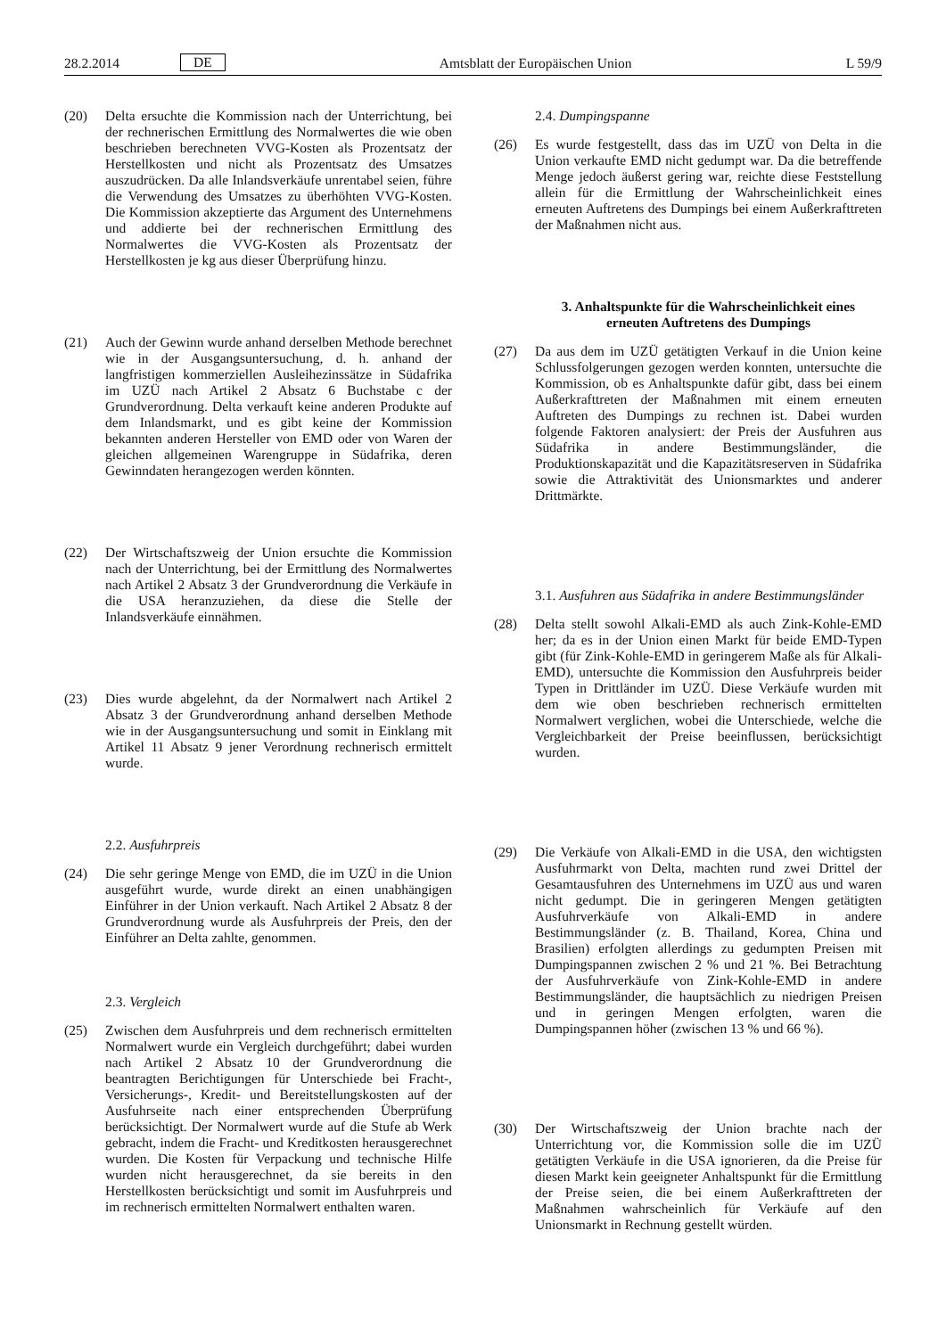28.2.2014 DE Amtsblatt der Europäischen Union L 59/9
(20) Delta ersuchte die Kommission nach der Unterrichtung, bei der rechnerischen Ermittlung des Normalwertes die wie oben beschrieben berechneten VVG-Kosten als Prozentsatz der Herstellkosten und nicht als Prozentsatz des Umsatzes auszudrücken. Da alle Inlandsverkäufe unrentabel seien, führe die Verwendung des Umsatzes zu überhöhten VVG-Kosten. Die Kommission akzeptierte das Argument des Unternehmens und addierte bei der rechnerischen Ermittlung des Normalwertes die VVG-Kosten als Prozentsatz der Herstellkosten je kg aus dieser Überprüfung hinzu.
(21) Auch der Gewinn wurde anhand derselben Methode berechnet wie in der Ausgangsuntersuchung, d. h. anhand der langfristigen kommerziellen Ausleihezinssätze in Südafrika im UZÜ nach Artikel 2 Absatz 6 Buchstabe c der Grundverordnung. Delta verkauft keine anderen Produkte auf dem Inlandsmarkt, und es gibt keine der Kommission bekannten anderen Hersteller von EMD oder von Waren der gleichen allgemeinen Warengruppe in Südafrika, deren Gewinndaten herangezogen werden könnten.
(22) Der Wirtschaftszweig der Union ersuchte die Kommission nach der Unterrichtung, bei der Ermittlung des Normalwertes nach Artikel 2 Absatz 3 der Grundverordnung die Verkäufe in die USA heranzuziehen, da diese die Stelle der Inlandsverkäufe einnähmen.
(23) Dies wurde abgelehnt, da der Normalwert nach Artikel 2 Absatz 3 der Grundverordnung anhand derselben Methode wie in der Ausgangsuntersuchung und somit in Einklang mit Artikel 11 Absatz 9 jener Verordnung rechnerisch ermittelt wurde.
2.2. Ausfuhrpreis
(24) Die sehr geringe Menge von EMD, die im UZÜ in die Union ausgeführt wurde, wurde direkt an einen unabhängigen Einführer in der Union verkauft. Nach Artikel 2 Absatz 8 der Grundverordnung wurde als Ausfuhrpreis der Preis, den der Einführer an Delta zahlte, genommen.
2.3. Vergleich
(25) Zwischen dem Ausfuhrpreis und dem rechnerisch ermittelten Normalwert wurde ein Vergleich durchgeführt; dabei wurden nach Artikel 2 Absatz 10 der Grundverordnung die beantragten Berichtigungen für Unterschiede bei Fracht-, Versicherungs-, Kredit- und Bereitstellungskosten auf der Ausfuhrseite nach einer entsprechenden Überprüfung berücksichtigt. Der Normalwert wurde auf die Stufe ab Werk gebracht, indem die Fracht- und Kreditkosten herausgerechnet wurden. Die Kosten für Verpackung und technische Hilfe wurden nicht herausgerechnet, da sie bereits in den Herstellkosten berücksichtigt und somit im Ausfuhrpreis und im rechnerisch ermittelten Normalwert enthalten waren.
2.4. Dumpingspanne
(26) Es wurde festgestellt, dass das im UZÜ von Delta in die Union verkaufte EMD nicht gedumpt war. Da die betreffende Menge jedoch äußerst gering war, reichte diese Feststellung allein für die Ermittlung der Wahrscheinlichkeit eines erneuten Auftretens des Dumpings bei einem Außerkrafttreten der Maßnahmen nicht aus.
3. Anhaltspunkte für die Wahrscheinlichkeit eines erneuten Auftretens des Dumpings
(27) Da aus dem im UZÜ getätigten Verkauf in die Union keine Schlussfolgerungen gezogen werden konnten, untersuchte die Kommission, ob es Anhaltspunkte dafür gibt, dass bei einem Außerkrafttreten der Maßnahmen mit einem erneuten Auftreten des Dumpings zu rechnen ist. Dabei wurden folgende Faktoren analysiert: der Preis der Ausfuhren aus Südafrika in andere Bestimmungsländer, die Produktionskapazität und die Kapazitätsreserven in Südafrika sowie die Attraktivität des Unionsmarktes und anderer Drittmärkte.
3.1. Ausfuhren aus Südafrika in andere Bestimmungsländer
(28) Delta stellt sowohl Alkali-EMD als auch Zink-Kohle-EMD her; da es in der Union einen Markt für beide EMD-Typen gibt (für Zink-Kohle-EMD in geringerem Maße als für Alkali-EMD), untersuchte die Kommission den Ausfuhrpreis beider Typen in Drittländer im UZÜ. Diese Verkäufe wurden mit dem wie oben beschrieben rechnerisch ermittelten Normalwert verglichen, wobei die Unterschiede, welche die Vergleichbarkeit der Preise beeinflussen, berücksichtigt wurden.
(29) Die Verkäufe von Alkali-EMD in die USA, den wichtigsten Ausfuhrmarkt von Delta, machten rund zwei Drittel der Gesamtausfuhren des Unternehmens im UZÜ aus und waren nicht gedumpt. Die in geringeren Mengen getätigten Ausfuhrverkäufe von Alkali-EMD in andere Bestimmungsländer (z. B. Thailand, Korea, China und Brasilien) erfolgten allerdings zu gedumpten Preisen mit Dumpingspannen zwischen 2 % und 21 %. Bei Betrachtung der Ausfuhrverkäufe von Zink-Kohle-EMD in andere Bestimmungsländer, die hauptsächlich zu niedrigen Preisen und in geringen Mengen erfolgten, waren die Dumpingspannen höher (zwischen 13 % und 66 %).
(30) Der Wirtschaftszweig der Union brachte nach der Unterrichtung vor, die Kommission solle die im UZÜ getätigten Verkäufe in die USA ignorieren, da die Preise für diesen Markt kein geeigneter Anhaltspunkt für die Ermittlung der Preise seien, die bei einem Außerkrafttreten der Maßnahmen wahrscheinlich für Verkäufe auf den Unionsmarkt in Rechnung gestellt würden.